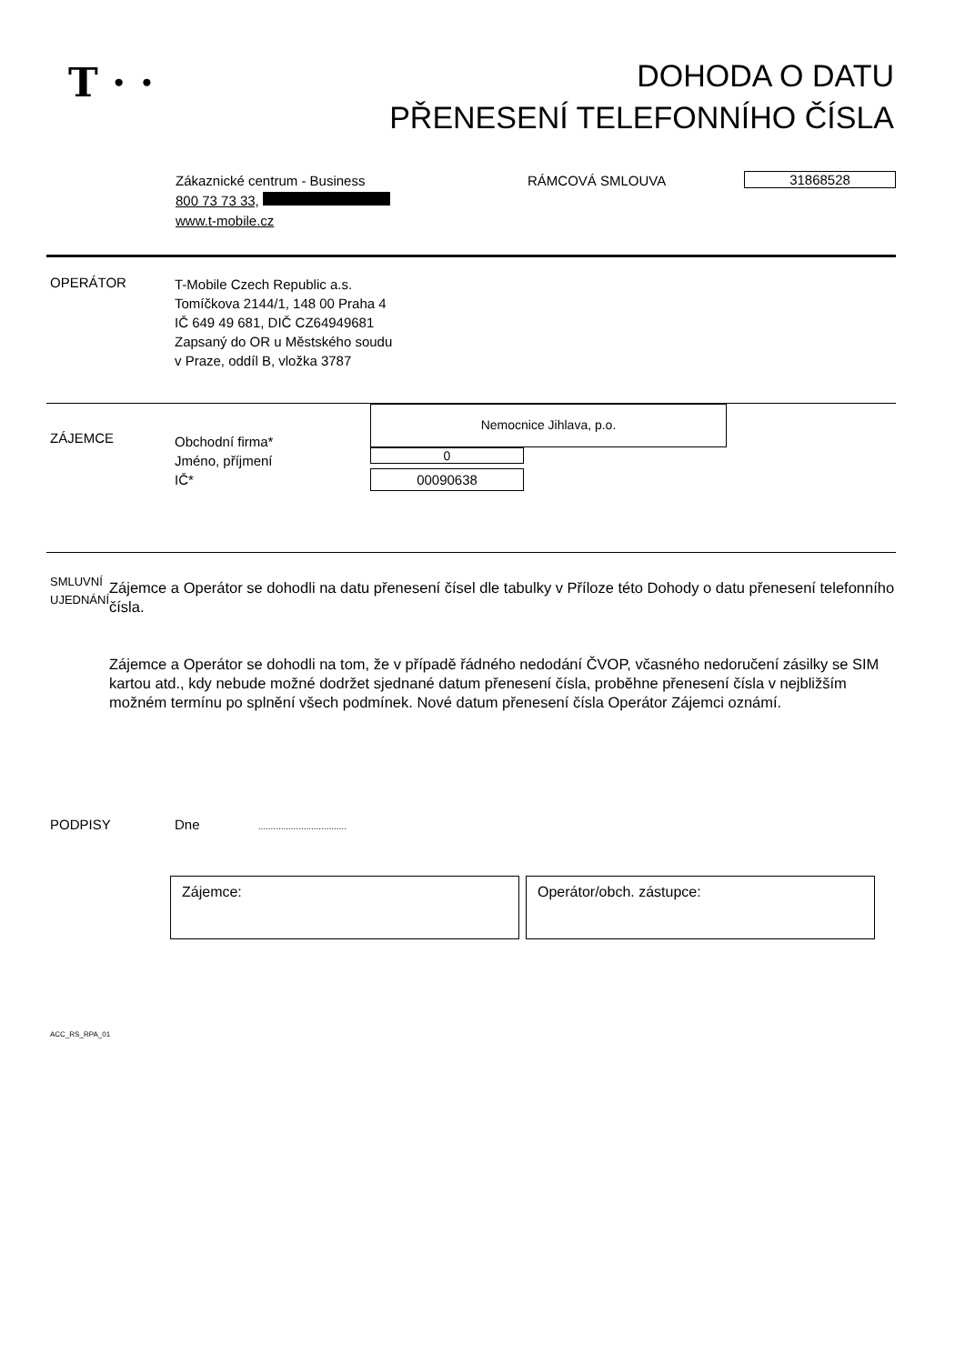T · ·
DOHODA O DATU
PŘENESENÍ TELEFONNÍHO ČÍSLA
Zákaznické centrum - Business
800 73 73 33,
www.t-mobile.cz
RÁMCOVÁ SMLOUVA 31868528
OPERÁTOR
T-Mobile Czech Republic a.s.
Tomíčkova 2144/1, 148 00 Praha 4
IČ 649 49 681, DIČ CZ64949681
Zapsaný do OR u Městského soudu
v Praze, oddíl B, vložka 3787
ZÁJEMCE
Obchodní firma*
Jméno, příjmení
IČ*
Nemocnice Jihlava, p.o.
0
00090638
SMLUVNÍ
UJEDNÁNÍ
Zájemce a Operátor se dohodli na datu přenesení čísel dle tabulky v Příloze této Dohody o datu přenesení telefonního čísla.
Zájemce a Operátor se dohodli na tom, že v případě řádného nedodání ČVOP, včasného nedoručení zásilky se SIM kartou atd., kdy nebude možné dodržet sjednané datum přenesení čísla, proběhne přenesení čísla v nejbližším možném termínu po splnění všech podmínek. Nové datum přenesení čísla Operátor Zájemci oznámí.
PODPISY Dne ...................................
Zájemce: Operátor/obch. zástupce:
ACC_RS_RPA_01